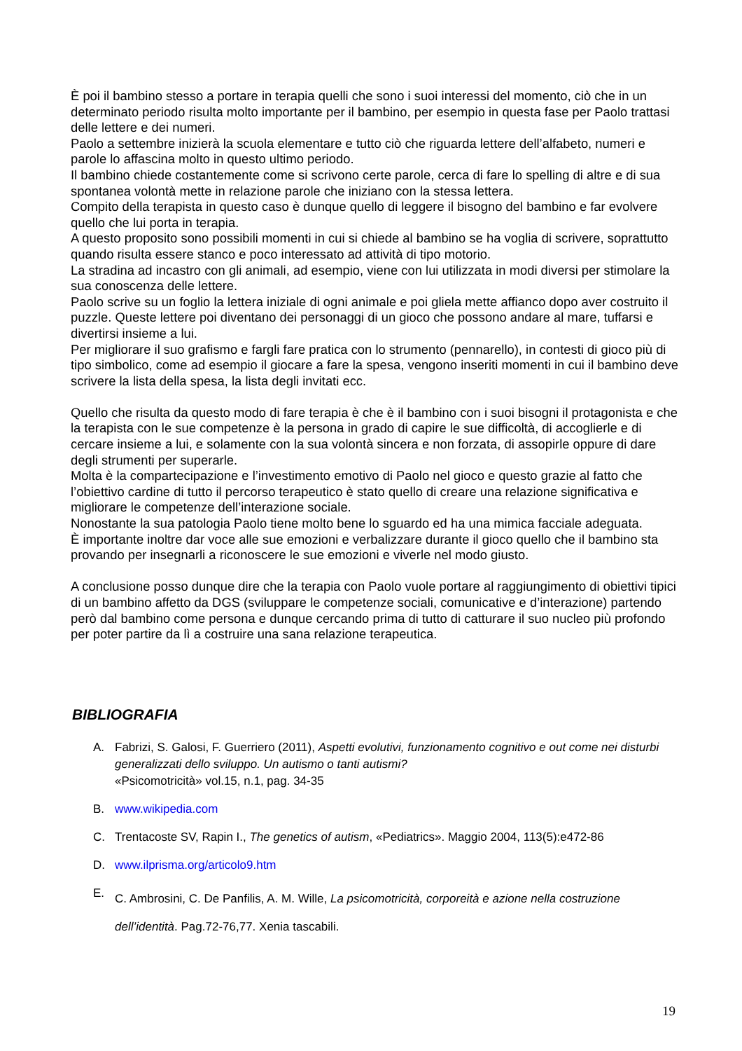È poi il bambino stesso a portare in terapia quelli che sono i suoi interessi del momento, ciò che in un determinato periodo risulta molto importante per il bambino, per esempio in questa fase per Paolo trattasi delle lettere e dei numeri.
Paolo a settembre inizierà la scuola elementare e tutto ciò che riguarda lettere dell’alfabeto, numeri e parole lo affascina molto in questo ultimo periodo.
Il bambino chiede costantemente come si scrivono certe parole, cerca di fare lo spelling di altre e di sua spontanea volontà mette in relazione parole che iniziano con la stessa lettera.
Compito della terapista in questo caso è dunque quello di leggere il bisogno del bambino e far evolvere quello che lui porta in terapia.
A questo proposito sono possibili momenti in cui si chiede al bambino se ha voglia di scrivere, soprattutto quando risulta essere stanco e poco interessato ad attività di tipo motorio.
La stradina ad incastro con gli animali, ad esempio, viene con lui utilizzata in modi diversi per stimolare la sua conoscenza delle lettere.
Paolo scrive su un foglio la lettera iniziale di ogni animale e poi gliela mette affianco dopo aver costruito il puzzle. Queste lettere poi diventano dei personaggi di un gioco che possono andare al mare, tuffarsi e divertirsi insieme a lui.
Per migliorare il suo grafismo e fargli fare pratica con lo strumento (pennarello), in contesti di gioco più di tipo simbolico, come ad esempio il giocare a fare la spesa, vengono inseriti momenti in cui il bambino deve scrivere la lista della spesa, la lista degli invitati ecc.
Quello che risulta da questo modo di fare terapia è che è il bambino con i suoi bisogni il protagonista e che la terapista con le sue competenze è la persona in grado di capire le sue difficoltà, di accoglierle e di cercare insieme a lui, e solamente con la sua volontà sincera e non forzata, di assopirle oppure di dare degli strumenti per superarle.
Molta è la compartecipazione e l’investimento emotivo di Paolo nel gioco e questo grazie al fatto che l’obiettivo cardine di tutto il percorso terapeutico è stato quello di creare una relazione significativa e migliorare le competenze dell’interazione sociale.
Nonostante la sua patologia Paolo tiene molto bene lo sguardo ed ha una mimica facciale adeguata.
È importante inoltre dar voce alle sue emozioni e verbalizzare durante il gioco quello che il bambino sta provando per insegnarli a riconoscere le sue emozioni e viverle nel modo giusto.
A conclusione posso dunque dire che la terapia con Paolo vuole portare al raggiungimento di obiettivi tipici di un bambino affetto da DGS (sviluppare le competenze sociali, comunicative e d’interazione) partendo però dal bambino come persona e dunque cercando prima di tutto di catturare il suo nucleo più profondo per poter partire da lì a costruire una sana relazione terapeutica.
BIBLIOGRAFIA
A. Fabrizi, S. Galosi, F. Guerriero (2011), Aspetti evolutivi, funzionamento cognitivo e out come nei disturbi generalizzati dello sviluppo. Un autismo o tanti autismi?
«Psicomotricità» vol.15, n.1, pag. 34-35
B. www.wikipedia.com
C. Trentacoste SV, Rapin I., The genetics of autism, «Pediatrics». Maggio 2004, 113(5):e472-86
D. www.ilprisma.org/articolo9.htm
E. C. Ambrosini, C. De Panfilis, A. M. Wille, La psicomotricità, corporeità e azione nella costruzione dell’identità. Pag.72-76,77. Xenia tascabili.
19